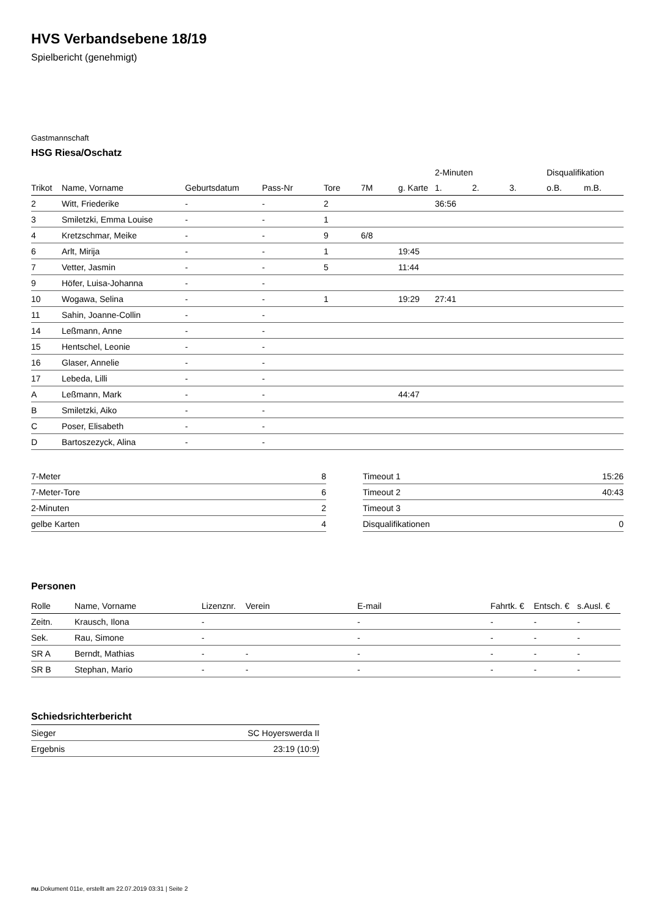HVS Verbandsebene 18/19
Spielbericht (genehmigt)
Gastmannschaft
HSG Riesa/Oschatz
| | | | | | | | 2-Minuten | | | Disqualifikation | |
| Trikot | Name, Vorname | Geburtsdatum | Pass-Nr | Tore | 7M | g. Karte | 1. | 2. | 3. | o.B. | m.B. |
| 2 | Witt, Friederike | - | - | 2 | | | 36:56 | | | | |
| 3 | Smiletzki, Emma Louise | - | - | 1 | | | | | | | |
| 4 | Kretzschmar, Meike | - | - | 9 | 6/8 | | | | | | |
| 6 | Arlt, Mirija | - | - | 1 | | 19:45 | | | | | |
| 7 | Vetter, Jasmin | - | - | 5 | | 11:44 | | | | | |
| 9 | Höfer, Luisa-Johanna | - | - | | | | | | | | |
| 10 | Wogawa, Selina | - | - | 1 | | 19:29 | 27:41 | | | | |
| 11 | Sahin, Joanne-Collin | - | - | | | | | | | | |
| 14 | Leßmann, Anne | - | - | | | | | | | | |
| 15 | Hentschel, Leonie | - | - | | | | | | | | |
| 16 | Glaser, Annelie | - | - | | | | | | | | |
| 17 | Lebeda, Lilli | - | - | | | | | | | | |
| A | Leßmann, Mark | - | - | | | 44:47 | | | | | |
| B | Smiletzki, Aiko | - | - | | | | | | | | |
| C | Poser, Elisabeth | - | - | | | | | | | | |
| D | Bartoszezyck, Alina | - | - | | | | | | | | |
| 7-Meter | 8 |
| 7-Meter-Tore | 6 |
| 2-Minuten | 2 |
| gelbe Karten | 4 |
| Timeout 1 | 15:26 |
| Timeout 2 | 40:43 |
| Timeout 3 | |
| Disqualifikationen | 0 |
Personen
| Rolle | Name, Vorname | Lizenznr. | Verein | E-mail | Fahrtk. € | Entsch. € | s.Ausl. € |
| --- | --- | --- | --- | --- | --- | --- | --- |
| Zeitn. | Krausch, Ilona | - | | - | - | - | - |
| Sek. | Rau, Simone | - | | - | - | - | - |
| SR A | Berndt, Mathias | - | - | - | - | - | - |
| SR B | Stephan, Mario | - | - | - | - | - | - |
Schiedsrichterbericht
| Sieger | SC Hoyerswerda II |
| Ergebnis | 23:19 (10:9) |
nu.Dokument 011e, erstellt am 22.07.2019 03:31 | Seite 2